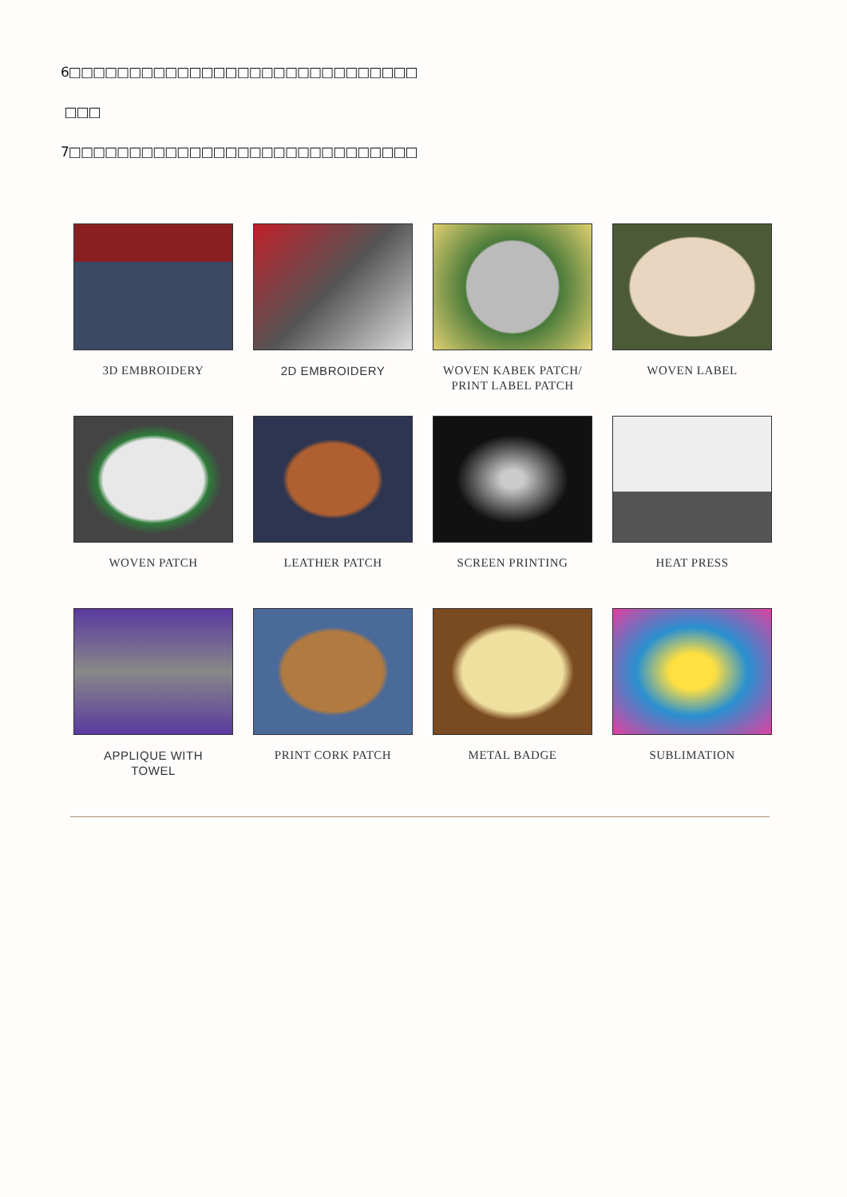6□□□□□□□□□□□□□□□□□□□□□□□□□□□□□
□□□
7□□□□□□□□□□□□□□□□□□□□□□□□□□□□□
3D EMBROIDERY
2D EMBROIDERY
WOVEN KABEK PATCH/
PRINT LABEL PATCH
WOVEN LABEL
WOVEN PATCH
LEATHER PATCH
SCREEN PRINTING
HEAT PRESS
APPLIQUE WITH
TOWEL
PRINT CORK PATCH
METAL BADGE
SUBLIMATION